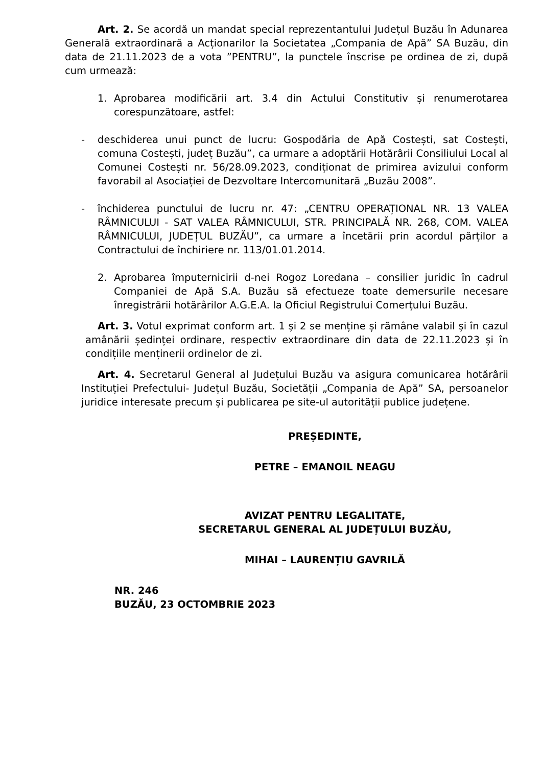Art. 2. Se acordă un mandat special reprezentantului Județul Buzău în Adunarea Generală extraordinară a Acționarilor la Societatea „Compania de Apă” SA Buzău, din data de 21.11.2023 de a vota ”PENTRU”, la punctele înscrise pe ordinea de zi, după cum urmează:
1. Aprobarea modificării art. 3.4 din Actului Constitutiv și renumerotarea corespunzătoare, astfel:
- deschiderea unui punct de lucru: Gospodăria de Apă Costești, sat Costești, comuna Costești, județ Buzău”, ca urmare a adoptării Hotărârii Consiliului Local al Comunei Costești nr. 56/28.09.2023, condiționat de primirea avizului conform favorabil al Asociației de Dezvoltare Intercomunitară „Buzău 2008”.
- închiderea punctului de lucru nr. 47: „CENTRU OPERAȚIONAL NR. 13 VALEA RÂMNICULUI - SAT VALEA RÂMNICULUI, STR. PRINCIPALĂ NR. 268, COM. VALEA RÂMNICULUI, JUDEȚUL BUZĂU”, ca urmare a încetării prin acordul părților a Contractului de închiriere nr. 113/01.01.2014.
2. Aprobarea împuternicirii d-nei Rogoz Loredana – consilier juridic în cadrul Companiei de Apă S.A. Buzău să efectueze toate demersurile necesare înregistrării hotărârilor A.G.E.A. la Oficiul Registrului Comerțului Buzău.
Art. 3. Votul exprimat conform art. 1 și 2 se menține și rămâne valabil și în cazul amânării ședinței ordinare, respectiv extraordinare din data de 22.11.2023 și în condițiile menținerii ordinelor de zi.
Art. 4. Secretarul General al Județului Buzău va asigura comunicarea hotărârii Instituției Prefectului- Județul Buzău, Societății „Compania de Apă” SA, persoanelor juridice interesate precum și publicarea pe site-ul autorității publice județene.
PREȘEDINTE,
PETRE – EMANOIL NEAGU
AVIZAT PENTRU LEGALITATE,
SECRETARUL GENERAL AL JUDEȚULUI BUZĂU,
MIHAI – LAURENȚIU GAVRILĂ
NR. 246
BUZĂU, 23 OCTOMBRIE 2023